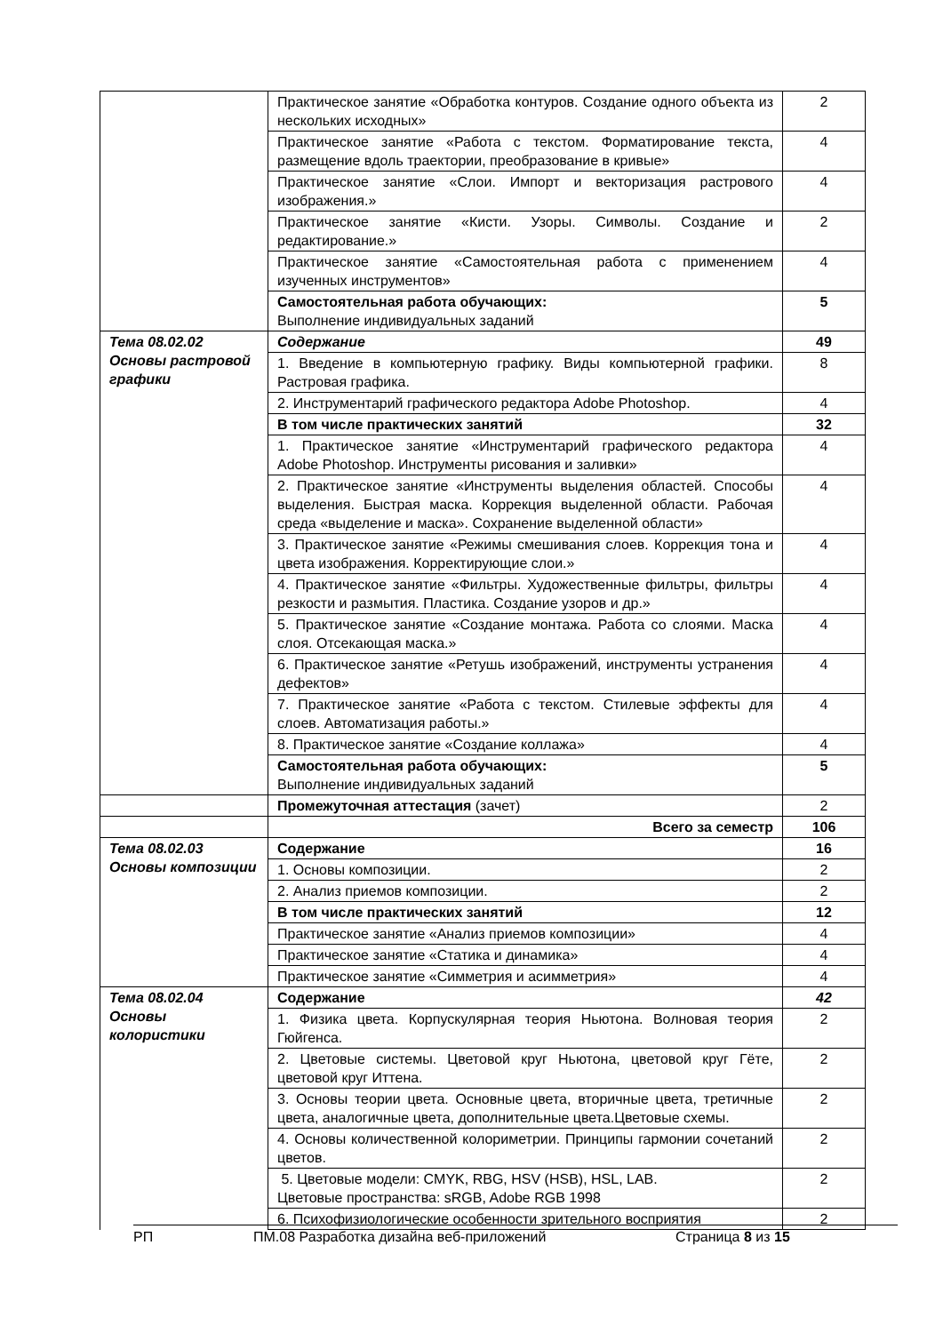| | Практическое занятие «Обработка контуров. Создание одного объекта из нескольких исходных» | 2 |
| | Практическое занятие «Работа с текстом. Форматирование текста, размещение вдоль траектории, преобразование в кривые» | 4 |
| | Практическое занятие «Слои. Импорт и векторизация растрового изображения.» | 4 |
| | Практическое занятие «Кисти. Узоры. Символы. Создание и редактирование.» | 2 |
| | Практическое занятие «Самостоятельная работа с применением изученных инструментов» | 4 |
| | Самостоятельная работа обучающих: Выполнение индивидуальных заданий | 5 |
| Тема 08.02.02 Основы растровой графики | Содержание | 49 |
| | 1. Введение в компьютерную графику. Виды компьютерной графики. Растровая графика. | 8 |
| | 2. Инструментарий графического редактора Adobe Photoshop. | 4 |
| | В том числе практических занятий | 32 |
| | 1. Практическое занятие «Инструментарий графического редактора Adobe Photoshop. Инструменты рисования и заливки» | 4 |
| | 2. Практическое занятие «Инструменты выделения областей. Способы выделения. Быстрая маска. Коррекция выделенной области. Рабочая среда «выделение и маска». Сохранение выделенной области» | 4 |
| | 3. Практическое занятие «Режимы смешивания слоев. Коррекция тона и цвета изображения. Корректирующие слои.» | 4 |
| | 4. Практическое занятие «Фильтры. Художественные фильтры, фильтры резкости и размытия. Пластика. Создание узоров и др.» | 4 |
| | 5. Практическое занятие «Создание монтажа. Работа со слоями. Маска слоя. Отсекающая маска.» | 4 |
| | 6. Практическое занятие «Ретушь изображений, инструменты устранения дефектов» | 4 |
| | 7. Практическое занятие «Работа с текстом. Стилевые эффекты для слоев. Автоматизация работы.» | 4 |
| | 8. Практическое занятие «Создание коллажа» | 4 |
| | Самостоятельная работа обучающих: Выполнение индивидуальных заданий | 5 |
| | Промежуточная аттестация (зачет) | 2 |
| | Всего за семестр | 106 |
| Тема 08.02.03 Основы композиции | Содержание | 16 |
| | 1. Основы композиции. | 2 |
| | 2. Анализ приемов композиции. | 2 |
| | В том числе практических занятий | 12 |
| | Практическое занятие «Анализ приемов композиции» | 4 |
| | Практическое занятие «Статика и динамика» | 4 |
| | Практическое занятие «Симметрия и асимметрия» | 4 |
| Тема 08.02.04 Основы колористики | Содержание | 42 |
| | 1. Физика цвета. Корпускулярная теория Ньютона. Волновая теория Гюйгенса. | 2 |
| | 2. Цветовые системы. Цветовой круг Ньютона, цветовой круг Гёте, цветовой круг Иттена. | 2 |
| | 3. Основы теории цвета. Основные цвета, вторичные цвета, третичные цвета, аналогичные цвета, дополнительные цвета.Цветовые схемы. | 2 |
| | 4. Основы количественной колориметрии. Принципы гармонии сочетаний цветов. | 2 |
| | 5. Цветовые модели: CMYK, RBG, HSV (HSB), HSL, LAB. Цветовые пространства: sRGB, Adobe RGB 1998 | 2 |
| | 6. Психофизиологические особенности зрительного восприятия | 2 |
РП ПМ.08 Разработка дизайна веб-приложений Страница 8 из 15